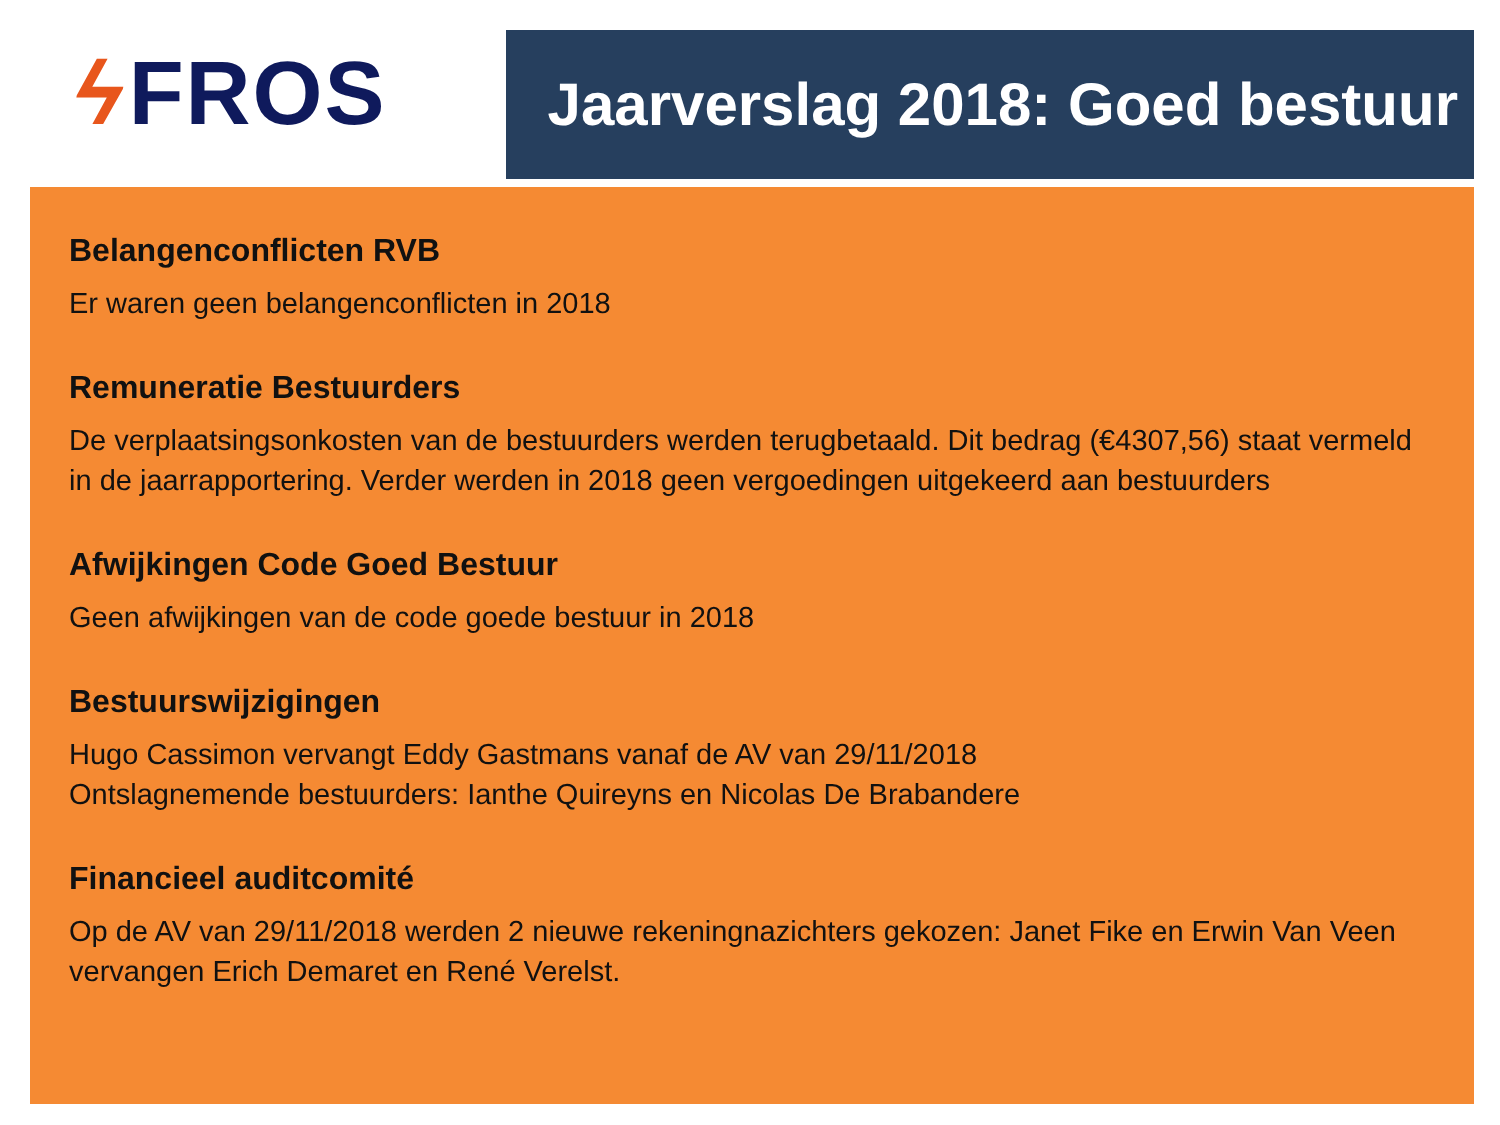ϟ FROS
Jaarverslag 2018: Goed bestuur
Belangenconflicten RVB
Er waren geen belangenconflicten in 2018
Remuneratie Bestuurders
De verplaatsingsonkosten van de bestuurders werden terugbetaald. Dit bedrag (€4307,56) staat vermeld in de jaarrapportering. Verder werden in 2018 geen vergoedingen uitgekeerd aan bestuurders
Afwijkingen Code Goed Bestuur
Geen afwijkingen van de code goede bestuur in 2018
Bestuurswijzigingen
Hugo Cassimon vervangt Eddy Gastmans vanaf de AV van 29/11/2018
Ontslagnemende bestuurders: Ianthe Quireyns en Nicolas De Brabandere
Financieel auditcomité
Op de AV van 29/11/2018 werden 2 nieuwe rekeningnazichters gekozen: Janet Fike en Erwin Van Veen vervangen Erich Demaret en René Verelst.